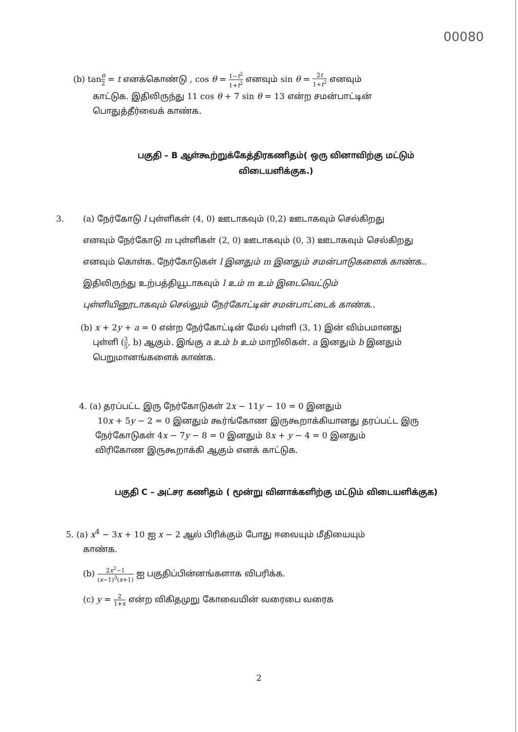00080
(b) tanθ 2 = t எனக்கொண்டு , cos θ = 1−t<sup>2</sup> 1+t<sup>2</sup> எனவும் sin θ = 2t 1+t<sup>2</sup> எனவும்
காட்டுக. இதிலிருந்து 11 cos θ + 7 sin θ = 13 என்ற சமன்பாட்டின்
பொதுத்தீர்வைக் காண்க.
பகுதி – B ஆள்கூற்றுக்கேத்திரகணிதம்( ஒரு வினாவிற்கு மட்டும்
விடையளிக்குக.)
3. (a) நேர்கோடு l புள்ளிகள் (4, 0) ஊடாகவும் (0,2) ஊடாகவும் செல்கிறது
எனவும் நேர்கோடு m புள்ளிகள் (2, 0) ஊடாகவும் (0, 3) ஊடாகவும் செல்கிறது
எனவும் கொள்க. நேர்கோடுகள் l இனதும் m இனதும் சமன்பாடுகளைக் காண்க..
இதிலிருந்து உற்பத்தியூடாகவும் l உம் m உம் இடைவெட்டும்
புள்ளியினூடாகவும் செல்லும் நேர்கோட்டின் சமன்பாட்டைக் காண்க..
(b) x + 2y + a = 0 என்ற நேர்கோட்டின் மேல் புள்ளி (3, 1) இன் விம்பமானது
புள்ளி (3 5, b) ஆகும். இங்கு a உம் b உம் மாறிலிகள். a இனதும் b இனதும்
பெறுமானங்களைக் காண்க.
4. (a) தரப்பட்ட இரு நேர்கோடுகள் 2x − 11y − 10 = 0 இனதும்
10x + 5y − 2 = 0 இனதும் கூர்ங்கோண இருகூறாக்கியானது தரப்பட்ட இரு
நேர்கோடுகள் 4x − 7y − 8 = 0 இனதும் 8x + y − 4 = 0 இனதும்
விரிகோண இருகூறாக்கி ஆகும் எனக் காட்டுக.
பகுதி C – அட்சர கணிதம் ( மூன்று வினாக்களிற்கு மட்டும் விடையளிக்குக)
5. (a) x<sup>4</sup> − 3x + 10 ஐ x − 2 ஆல் பிரிக்கும் போது ஈவையும் மீதியையும்
காண்க.
(b) 2x<sup>2</sup>−1 (x−1)<sup>3</sup>(x+1) ஐ பகுதிப்பின்னங்களாக விபரிக்க.
(c) y = 2 1+x என்ற விகிதமுறு கோவையின் வரைபை வரைக
2